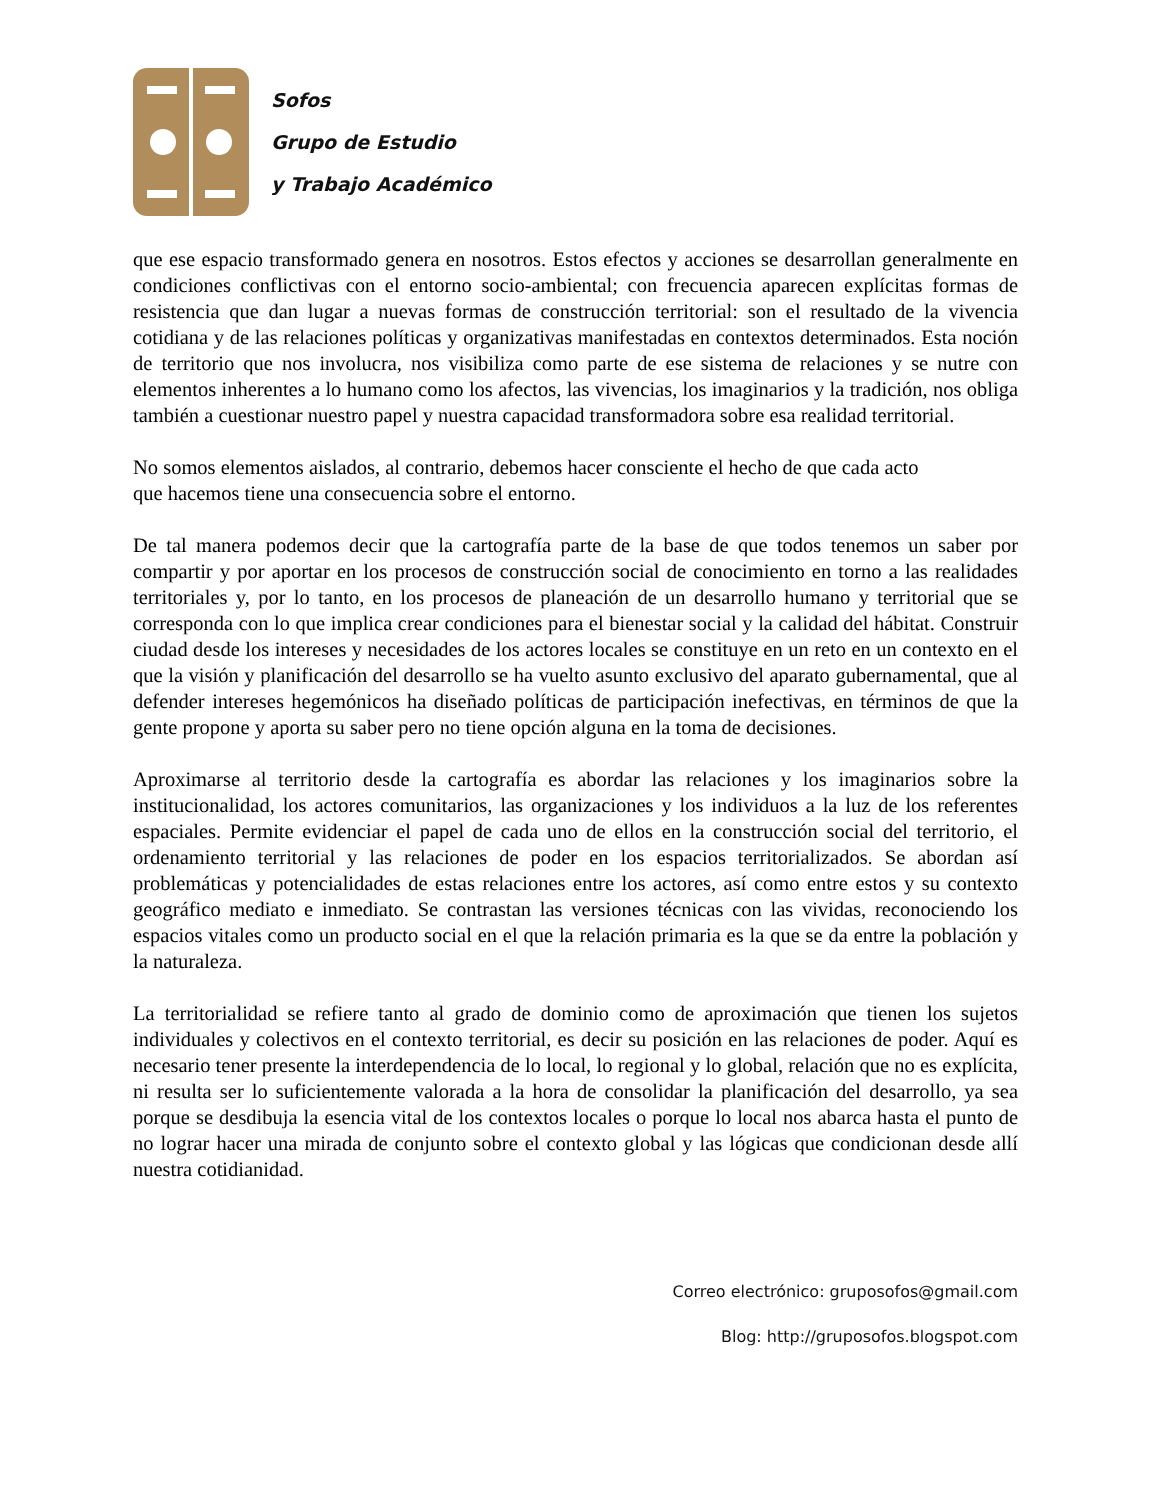Sofos
Grupo de Estudio
y Trabajo Académico
que ese espacio transformado genera en nosotros. Estos efectos y acciones se desarrollan generalmente en condiciones conflictivas con el entorno socio-ambiental; con frecuencia aparecen explícitas formas de resistencia que dan lugar a nuevas formas de construcción territorial: son el resultado de la vivencia cotidiana y de las relaciones políticas y organizativas manifestadas en contextos determinados. Esta noción de territorio que nos involucra, nos visibiliza como parte de ese sistema de relaciones y se nutre con elementos inherentes a lo humano como los afectos, las vivencias, los imaginarios y la tradición, nos obliga también a cuestionar nuestro papel y nuestra capacidad transformadora sobre esa realidad territorial.
No somos elementos aislados, al contrario, debemos hacer consciente el hecho de que cada acto
que hacemos tiene una consecuencia sobre el entorno.
De tal manera podemos decir que la cartografía parte de la base de que todos tenemos un saber por compartir y por aportar en los procesos de construcción social de conocimiento en torno a las realidades territoriales y, por lo tanto, en los procesos de planeación de un desarrollo humano y territorial que se corresponda con lo que implica crear condiciones para el bienestar social y la calidad del hábitat. Construir ciudad desde los intereses y necesidades de los actores locales se constituye en un reto en un contexto en el que la visión y planificación del desarrollo se ha vuelto asunto exclusivo del aparato gubernamental, que al defender intereses hegemónicos ha diseñado políticas de participación inefectivas, en términos de que la gente propone y aporta su saber pero no tiene opción alguna en la toma de decisiones.
Aproximarse al territorio desde la cartografía es abordar las relaciones y los imaginarios sobre la institucionalidad, los actores comunitarios, las organizaciones y los individuos a la luz de los referentes espaciales. Permite evidenciar el papel de cada uno de ellos en la construcción social del territorio, el ordenamiento territorial y las relaciones de poder en los espacios territorializados. Se abordan así problemáticas y potencialidades de estas relaciones entre los actores, así como entre estos y su contexto geográfico mediato e inmediato. Se contrastan las versiones técnicas con las vividas, reconociendo los espacios vitales como un producto social en el que la relación primaria es la que se da entre la población y la naturaleza.
La territorialidad se refiere tanto al grado de dominio como de aproximación que tienen los sujetos individuales y colectivos en el contexto territorial, es decir su posición en las relaciones de poder. Aquí es necesario tener presente la interdependencia de lo local, lo regional y lo global, relación que no es explícita, ni resulta ser lo suficientemente valorada a la hora de consolidar la planificación del desarrollo, ya sea porque se desdibuja la esencia vital de los contextos locales o porque lo local nos abarca hasta el punto de no lograr hacer una mirada de conjunto sobre el contexto global y las lógicas que condicionan desde allí nuestra cotidianidad.
Correo electrónico: gruposofos@gmail.com
Blog: http://gruposofos.blogspot.com